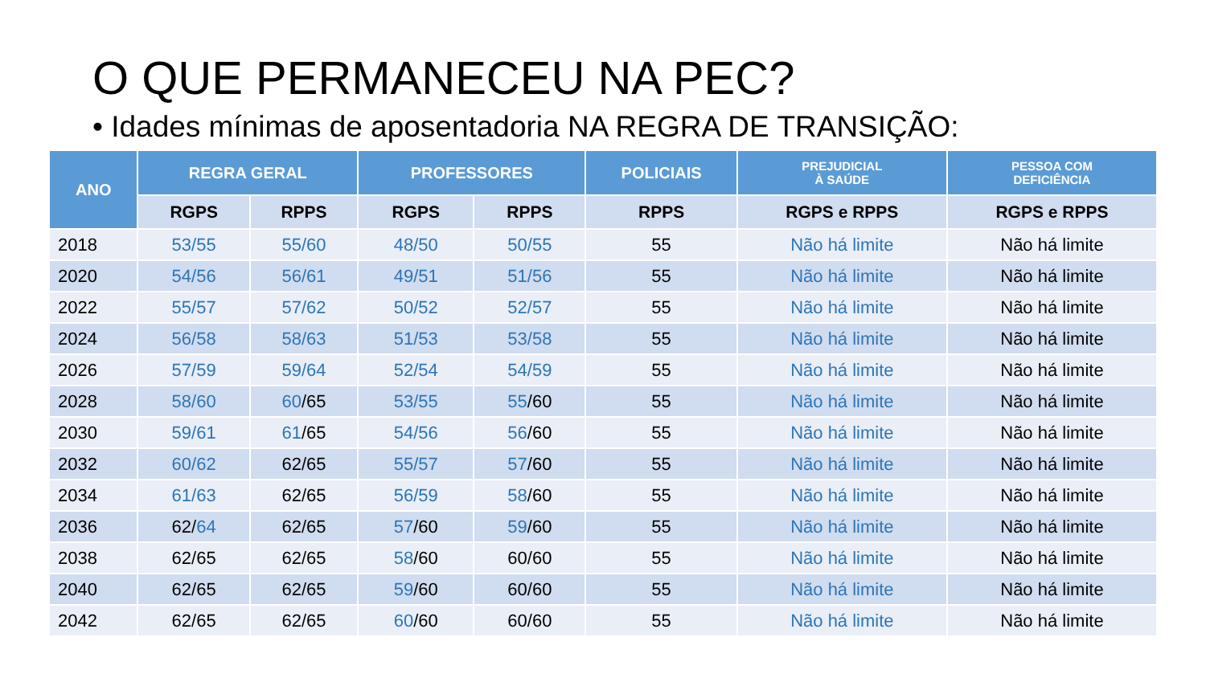O QUE PERMANECEU NA PEC?
• Idades mínimas de aposentadoria NA REGRA DE TRANSIÇÃO:
| ANO | REGRA GERAL | | PROFESSORES | | POLICIAIS | PREJUDICIAL À SAÚDE | PESSOA COM DEFICIÊNCIA |
| --- | --- | --- | --- | --- | --- | --- | --- |
| | RGPS | RPPS | RGPS | RPPS | RPPS | RGPS e RPPS | RGPS e RPPS |
| 2018 | 53/55 | 55/60 | 48/50 | 50/55 | 55 | Não há limite | Não há limite |
| 2020 | 54/56 | 56/61 | 49/51 | 51/56 | 55 | Não há limite | Não há limite |
| 2022 | 55/57 | 57/62 | 50/52 | 52/57 | 55 | Não há limite | Não há limite |
| 2024 | 56/58 | 58/63 | 51/53 | 53/58 | 55 | Não há limite | Não há limite |
| 2026 | 57/59 | 59/64 | 52/54 | 54/59 | 55 | Não há limite | Não há limite |
| 2028 | 58/60 | 60 /65 | 53/55 | 55 /60 | 55 | Não há limite | Não há limite |
| 2030 | 59/61 | 61 /65 | 54/56 | 56 /60 | 55 | Não há limite | Não há limite |
| 2032 | 60/62 | 62/65 | 55/57 | 57 /60 | 55 | Não há limite | Não há limite |
| 2034 | 61/63 | 62/65 | 56/59 | 58 /60 | 55 | Não há limite | Não há limite |
| 2036 | 62/ 64 | 62/65 | 57 /60 | 59 /60 | 55 | Não há limite | Não há limite |
| 2038 | 62/65 | 62/65 | 58 /60 | 60/60 | 55 | Não há limite | Não há limite |
| 2040 | 62/65 | 62/65 | 59 /60 | 60/60 | 55 | Não há limite | Não há limite |
| 2042 | 62/65 | 62/65 | 60 /60 | 60/60 | 55 | Não há limite | Não há limite |